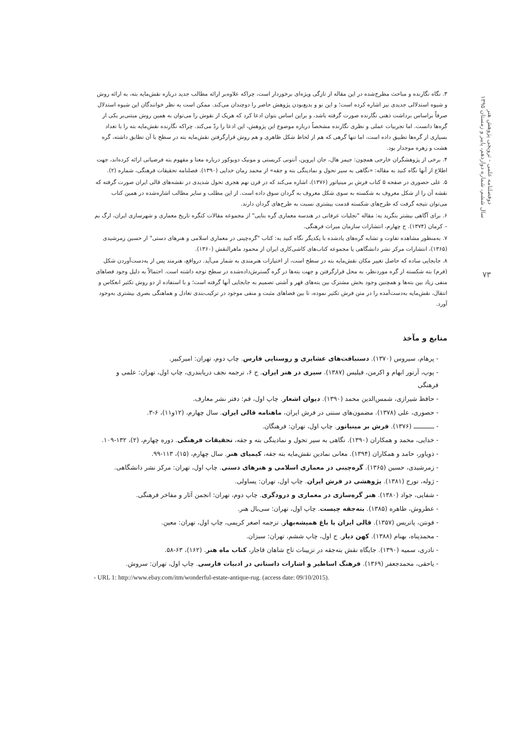دوفصلنامه علمی - ترویجی پژوهش هنر
سال ششم، شماره دوازدهم، پاییز و زمستان ۱۳۹۵
۷۳
۳. نگاه نگارنده و مباحث مطرح‌شده در این مقاله از تازگی ویژه‌ای برخوردار است، چراکه علاوه‌بر ارائه مطالب جدید درباره نقش‌مایه بته، به ارائه روش و شیوه استدلالی جدیدی نیز اشاره کرده است؛ و این نو و بدیع‌بودن پژوهش حاضر را دوچندان می‌کند. ممکن است به نظر خوانندگان این شیوه استدلال صرفاً براساس برداشت ذهنی نگارنده صورت گرفته باشد، و براین اساس بتوان ادعا کرد که هریک از نقوش را می‌توان به همین روش مبتنی‌بر یکی از گره‌ها دانست. اما تجربیات عملی و نظری نگارنده مشخصاً درباره موضوع این پژوهش، این ادعا را ردّ می‌کند. چراکه نگارنده نقش‌مایه بته را با تعداد بسیاری از گره‌ها تطبیق داده است، اما تنها گرهی که هم از لحاظ شکل ظاهری و هم روش قرارگرفتن نقش‌مایه بته در سطح با آن تطابق داشته، گره هشت و زهره موجدار بود.
۴. برخی از پژوهشگران خارجی همچون: جیمز هال، جان ایروین، آنتونی کریستی و مونیک دوبوکور درباره معنا و مفهوم بته فرضیاتی ارائه کرده‌اند، جهت اطلاع از آنها نگاه کنید به مقاله: «نگاهی به سیر تحول و نمادینگی بته و جقه» از محمد زمان خدایی (۱۳۹۰). فصلنامه تحقیقات فرهنگی، شماره (۲).
۵. علی حصوری در صفحه ۵ کتاب فرش بر مینیاتور (۱۳۷۶)، اشاره می‌کند که در قرن نهم هجری تحول شدیدی در نقشه‌های قالی ایران صورت گرفته که نقشه آن را از شکل معروف به شکسته به سوی شکل معروف به گردان سوق داده است. از این مطلب و سایر مطالب اشاره‌شده در همین کتاب می‌توان نتیجه گرفت که طرح‌های شکسته قدمت بیشتری نسبت به طرح‌های گردان دارند.
۶. برای آگاهی بیشتر بنگرید به: مقاله "تجلیات عرفانی در هندسه معماری گره بنایی" از مجموعه مقالات کنگره تاریخ معماری و شهرسازی ایران، ارگ بم – کرمان (۱۳۷۴). ج چهارم، انتشارات سازمان میراث فرهنگی.
۷. به‌منظور مشاهده تفاوت و تشابه گره‌های یادشده با یکدیگر نگاه کنید به: کتاب "گره‌چینی در معماری اسلامی و هنرهای دستی" از حسین زمرشیدی (۱۳۶۵)، انتشارات مرکز نشر دانشگاهی یا مجموعه کتاب‌های کاشی‌کاری ایران از محمود ماهرالنقش (۱۳۶۰).
۸. جابجایی ساده که حاصل تغییر مکان نقش‌مایه بته در سطح است، از اختیارات هنرمندی به شمار می‌آید. درواقع، هنرمند پس از به‌دست‌آوردن شکل (فرم) بته شکسته از گره موردنظر، به محل قرارگرفتن و جهت بته‌ها در گره گسترش‌داده‌شده در سطح توجه داشته است. احتمالاً به دلیل وجود فضاهای منفی زیاد بین بته‌ها و همچنین وجود بخش مشترک بین بته‌های قهر و آشتی تصمیم به جابجایی آنها گرفته است؛ و با استفاده از دو روش تکثیر انعکاس و انتقال، نقش‌مایه به‌دست‌آمده را در متن فرش تکثیر نموده، تا بین فضاهای مثبت و منفی موجود در ترکیب‌بندی تعادل و هماهنگی بصری بیشتری به‌وجود آورد.
منابع و مآخذ
- پرهام، سیروس (۱۳۷۰). دستبافت‌های عشایری و روستایی فارس. چاپ دوم، تهران: امیرکبیر.
- پوپ، آرتور ابهام و اکرمن، فیلیس (۱۳۸۷). سیری در هنر ایران. ج ۶، ترجمه نجف دریابندری، چاپ اول، تهران: علمی و فرهنگی
- حافظ شیرازی، شمس‌الدین محمد (۱۳۹۰). دیوان اشعار. چاپ اول، قم: دفتر نشر معارف.
- حصوری، علی (۱۳۷۸). مضمون‌های سنتی در فرش ایران، ماهنامه قالی ایران. سال چهارم، (۱۲و۱۱)، ۶-۳.
- ـــــــــــ (۱۳۷۶). فرش بر مینیاتور. چاپ اول، تهران: فرهنگان.
- خدایی، محمد و همکاران (۱۳۹۰). نگاهی به سیر تحول و نمادینگی بته و جقه، تحقیقات فرهنگی. دوره چهارم، (۲)، ۱۳۲-۱۰۹.
- ذویاور، حامد و همکاران (۱۳۹۴). معانی نمادین نقش‌مایه بته جقه، کیمیای هنر. سال چهارم، (۱۵)، ۱۱۳-۹۹.
- زمرشیدی، حسین (۱۳۶۵). گره‌چینی در معماری اسلامی و هنرهای دستی. چاپ اول، تهران: مرکز نشر دانشگاهی.
- ژوله، تورج (۱۳۸۱). پژوهشی در فرش ایران. چاپ اول، تهران: یساولی.
- شفایی، جواد (۱۳۸۰). هنر گره‌سازی در معماری و درودگری. چاپ دوم، تهران: انجمن آثار و مفاخر فرهنگی.
- عطروش، طاهره (۱۳۸۵). بته‌جقه چیست. چاپ اول، تهران: سی‌بال هنر.
- فونتن، پاتریس (۱۳۵۷). قالی ایران یا باغ همیشه‌بهار. ترجمه اصغر کریمی، چاپ اول، تهران: معین.
- محمدپناه، بهنام (۱۳۸۸). کهن دیار. ج اول، چاپ ششم، تهران: سبزان.
- نادری، سمیه (۱۳۹۰). جایگاه نقش بته‌جقه در تزیینات تاج شاهان قاجار، کتاب ماه هنر. (۱۶۲)، ۶۳-۵۸.
- یاحقی، محمدجعفر (۱۳۶۹). فرهنگ اساطیر و اشارات داستانی در ادبیات فارسی. چاپ اول، تهران: سروش.
- URL 1: http://www.ebay.com/itm/wonderful-estate-antique-rug. (access date: 09/10/2015).